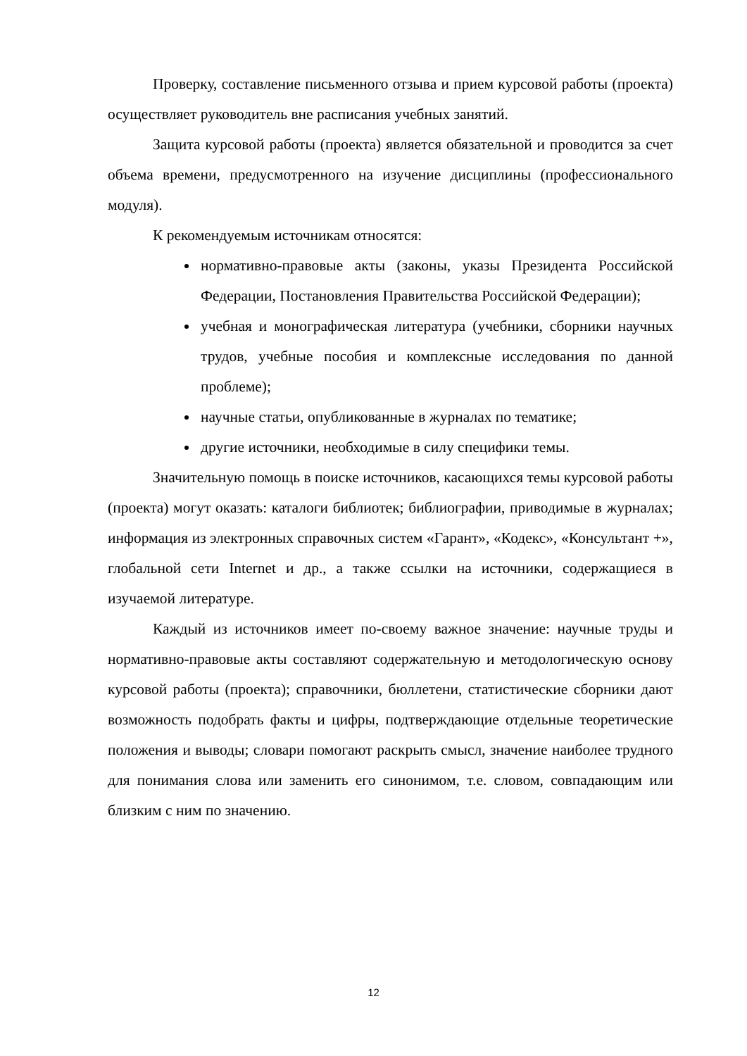Проверку, составление письменного отзыва и прием курсовой работы (проекта) осуществляет руководитель вне расписания учебных занятий.
Защита курсовой работы (проекта) является обязательной и проводится за счет объема времени, предусмотренного на изучение дисциплины (профессионального модуля).
К рекомендуемым источникам относятся:
нормативно-правовые акты (законы, указы Президента Российской Федерации, Постановления Правительства Российской Федерации);
учебная и монографическая литература (учебники, сборники научных трудов, учебные пособия и комплексные исследования по данной проблеме);
научные статьи, опубликованные в журналах по тематике;
другие источники, необходимые в силу специфики темы.
Значительную помощь в поиске источников, касающихся темы курсовой работы (проекта) могут оказать: каталоги библиотек; библиографии, приводимые в журналах; информация из электронных справочных систем «Гарант», «Кодекс», «Консультант +», глобальной сети Internet и др., а также ссылки на источники, содержащиеся в изучаемой литературе.
Каждый из источников имеет по-своему важное значение: научные труды и нормативно-правовые акты составляют содержательную и методологическую основу курсовой работы (проекта); справочники, бюллетени, статистические сборники дают возможность подобрать факты и цифры, подтверждающие отдельные теоретические положения и выводы; словари помогают раскрыть смысл, значение наиболее трудного для понимания слова или заменить его синонимом, т.е. словом, совпадающим или близким с ним по значению.
12